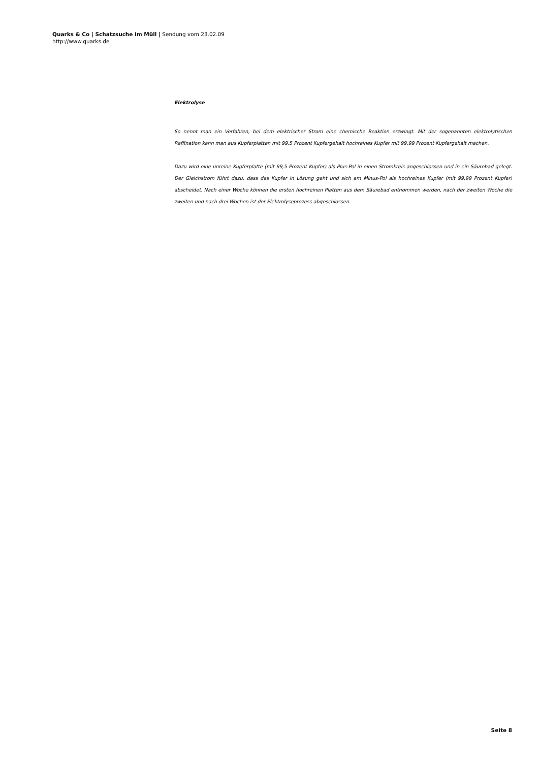Quarks & Co | Schatzsuche im Müll | Sendung vom 23.02.09
http://www.quarks.de
Elektrolyse
So nennt man ein Verfahren, bei dem elektrischer Strom eine chemische Reaktion erzwingt. Mit der sogenannten elektrolytischen Raffination kann man aus Kupferplatten mit 99,5 Prozent Kupfergehalt hochreines Kupfer mit 99,99 Prozent Kupfergehalt machen.
Dazu wird eine unreine Kupferplatte (mit 99,5 Prozent Kupfer) als Plus-Pol in einen Stromkreis angeschlossen und in ein Säurebad gelegt. Der Gleichstrom führt dazu, dass das Kupfer in Lösung geht und sich am Minus-Pol als hochreines Kupfer (mit 99,99 Prozent Kupfer) abscheidet. Nach einer Woche können die ersten hochreinen Platten aus dem Säurebad entnommen werden, nach der zweiten Woche die zweiten und nach drei Wochen ist der Elektrolyseprozess abgeschlossen.
Seite 8